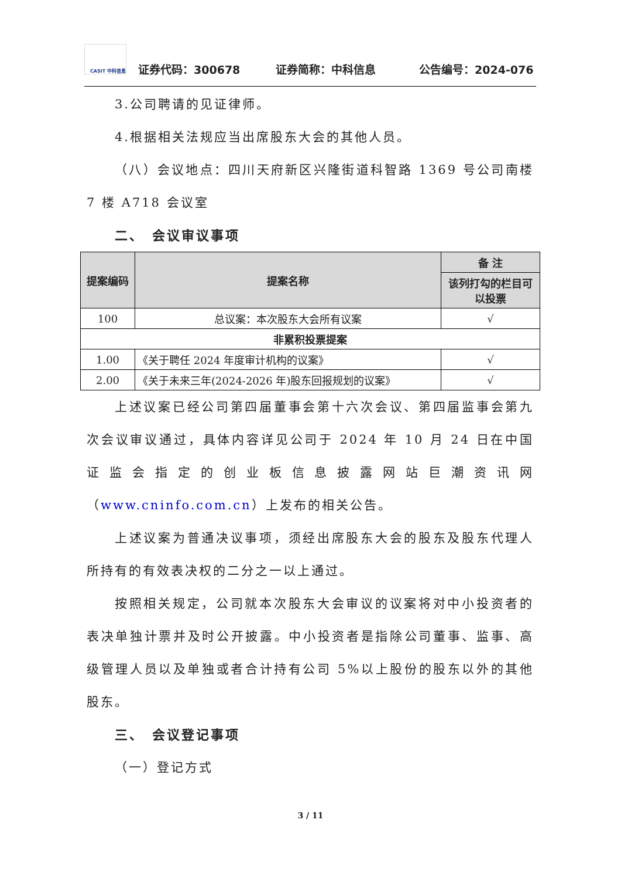CASIT 中科信息
证券代码：300678 证券简称：中科信息 公告编号：2024-076
3.公司聘请的见证律师。
4.根据相关法规应当出席股东大会的其他人员。
（八）会议地点：四川天府新区兴隆街道科智路 1369 号公司南楼 7 楼 A718 会议室
二、　会议审议事项
| 提案编码 | 提案名称 | 备 注 |
| --- | --- | --- |
| | | 该列打勾的栏目可以投票 |
| 100 | 总议案：本次股东大会所有议案 | √ |
| 非累积投票提案 | | |
| 1.00 | 《关于聘任 2024 年度审计机构的议案》 | √ |
| 2.00 | 《关于未来三年(2024-2026 年)股东回报规划的议案》 | √ |
上述议案已经公司第四届董事会第十六次会议、第四届监事会第九次会议审议通过，具体内容详见公司于 2024 年 10 月 24 日在中国证监会指定的创业板信息披露网站巨潮资讯网（www.cninfo.com.cn）上发布的相关公告。
上述议案为普通决议事项，须经出席股东大会的股东及股东代理人所持有的有效表决权的二分之一以上通过。
按照相关规定，公司就本次股东大会审议的议案将对中小投资者的表决单独计票并及时公开披露。中小投资者是指除公司董事、监事、高级管理人员以及单独或者合计持有公司 5%以上股份的股东以外的其他股东。
三、　会议登记事项
（一）登记方式
3 / 11